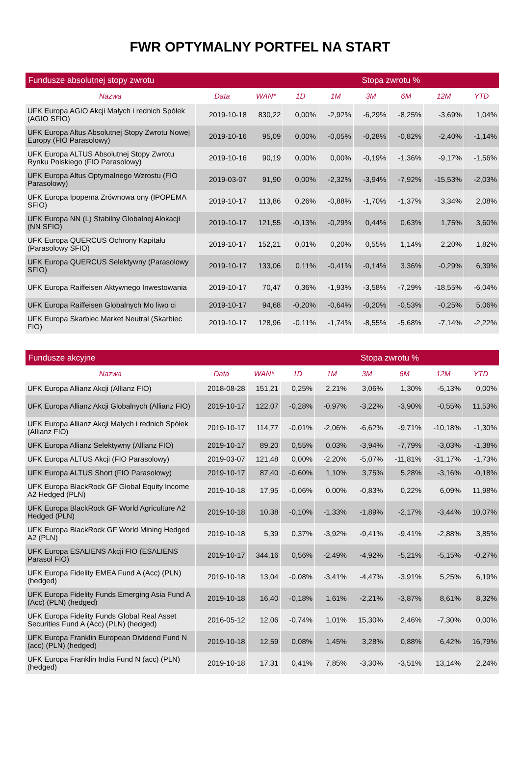FWR OPTYMALNY PORTFEL NA START
| Fundusze absolutnej stopy zwrotu | | | Stopa zwrotu % | | | | | |
| --- | --- | --- | --- | --- | --- | --- | --- | --- |
| Nazwa | Data | WAN* | 1D | 1M | 3M | 6M | 12M | YTD |
| UFK Europa AGIO Akcji Małych i rednich Spółek (AGIO SFIO) | 2019-10-18 | 830,22 | 0,00% | -2,92% | -6,29% | -8,25% | -3,69% | 1,04% |
| UFK Europa Altus Absolutnej Stopy Zwrotu Nowej Europy (FIO Parasolowy) | 2019-10-16 | 95,09 | 0,00% | -0,05% | -0,28% | -0,82% | -2,40% | -1,14% |
| UFK Europa ALTUS Absolutnej Stopy Zwrotu Rynku Polskiego (FIO Parasolowy) | 2019-10-16 | 90,19 | 0,00% | 0,00% | -0,19% | -1,36% | -9,17% | -1,56% |
| UFK Europa Altus Optymalnego Wzrostu (FIO Parasolowy) | 2019-03-07 | 91,90 | 0,00% | -2,32% | -3,94% | -7,92% | -15,53% | -2,03% |
| UFK Europa Ipopema Zrównowa ony (IPOPEMA SFIO) | 2019-10-17 | 113,86 | 0,26% | -0,88% | -1,70% | -1,37% | 3,34% | 2,08% |
| UFK Europa NN (L) Stabilny Globalnej Alokacji (NN SFIO) | 2019-10-17 | 121,55 | -0,13% | -0,29% | 0,44% | 0,63% | 1,75% | 3,60% |
| UFK Europa QUERCUS Ochrony Kapitału (Parasolowy SFIO) | 2019-10-17 | 152,21 | 0,01% | 0,20% | 0,55% | 1,14% | 2,20% | 1,82% |
| UFK Europa QUERCUS Selektywny (Parasolowy SFIO) | 2019-10-17 | 133,06 | 0,11% | -0,41% | -0,14% | 3,36% | -0,29% | 6,39% |
| UFK Europa Raiffeisen Aktywnego Inwestowania | 2019-10-17 | 70,47 | 0,36% | -1,93% | -3,58% | -7,29% | -18,55% | -6,04% |
| UFK Europa Raiffeisen Globalnych Mo liwo ci | 2019-10-17 | 94,68 | -0,20% | -0,64% | -0,20% | -0,53% | -0,25% | 5,06% |
| UFK Europa Skarbiec Market Neutral (Skarbiec FIO) | 2019-10-17 | 128,96 | -0,11% | -1,74% | -8,55% | -5,68% | -7,14% | -2,22% |
| Fundusze akcyjne | | | Stopa zwrotu % | | | | | |
| --- | --- | --- | --- | --- | --- | --- | --- | --- |
| Nazwa | Data | WAN* | 1D | 1M | 3M | 6M | 12M | YTD |
| UFK Europa Allianz Akcji (Allianz FIO) | 2018-08-28 | 151,21 | 0,25% | 2,21% | 3,06% | 1,30% | -5,13% | 0,00% |
| UFK Europa Allianz Akcji Globalnych (Allianz FIO) | 2019-10-17 | 122,07 | -0,28% | -0,97% | -3,22% | -3,90% | -0,55% | 11,53% |
| UFK Europa Allianz Akcji Małych i rednich Spółek (Allianz FIO) | 2019-10-17 | 114,77 | -0,01% | -2,06% | -6,62% | -9,71% | -10,18% | -1,30% |
| UFK Europa Allianz Selektywny (Allianz FIO) | 2019-10-17 | 89,20 | 0,55% | 0,03% | -3,94% | -7,79% | -3,03% | -1,38% |
| UFK Europa ALTUS Akcji (FIO Parasolowy) | 2019-03-07 | 121,48 | 0,00% | -2,20% | -5,07% | -11,81% | -31,17% | -1,73% |
| UFK Europa ALTUS Short (FIO Parasolowy) | 2019-10-17 | 87,40 | -0,60% | 1,10% | 3,75% | 5,28% | -3,16% | -0,18% |
| UFK Europa BlackRock GF Global Equity Income A2 Hedged (PLN) | 2019-10-18 | 17,95 | -0,06% | 0,00% | -0,83% | 0,22% | 6,09% | 11,98% |
| UFK Europa BlackRock GF World Agriculture A2 Hedged (PLN) | 2019-10-18 | 10,38 | -0,10% | -1,33% | -1,89% | -2,17% | -3,44% | 10,07% |
| UFK Europa BlackRock GF World Mining Hedged A2 (PLN) | 2019-10-18 | 5,39 | 0,37% | -3,92% | -9,41% | -9,41% | -2,88% | 3,85% |
| UFK Europa ESALIENS Akcji FIO (ESALIENS Parasol FIO) | 2019-10-17 | 344,16 | 0,56% | -2,49% | -4,92% | -5,21% | -5,15% | -0,27% |
| UFK Europa Fidelity EMEA Fund A (Acc) (PLN) (hedged) | 2019-10-18 | 13,04 | -0,08% | -3,41% | -4,47% | -3,91% | 5,25% | 6,19% |
| UFK Europa Fidelity Funds Emerging Asia Fund A (Acc) (PLN) (hedged) | 2019-10-18 | 16,40 | -0,18% | 1,61% | -2,21% | -3,87% | 8,61% | 8,32% |
| UFK Europa Fidelity Funds Global Real Asset Securities Fund A (Acc) (PLN) (hedged) | 2016-05-12 | 12,06 | -0,74% | 1,01% | 15,30% | 2,46% | -7,30% | 0,00% |
| UFK Europa Franklin European Dividend Fund N (acc) (PLN) (hedged) | 2019-10-18 | 12,59 | 0,08% | 1,45% | 3,28% | 0,88% | 6,42% | 16,79% |
| UFK Europa Franklin India Fund N (acc) (PLN) (hedged) | 2019-10-18 | 17,31 | 0,41% | 7,85% | -3,30% | -3,51% | 13,14% | 2,24% |